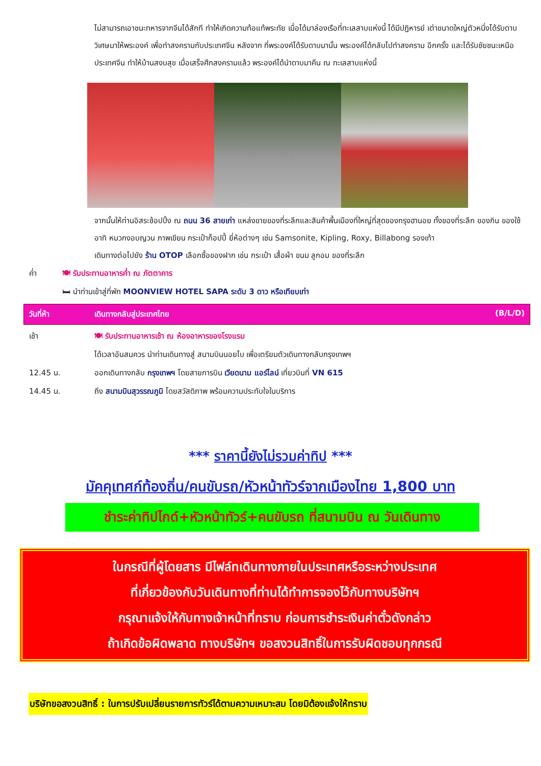ไม่สามารถเอาชนะทหารจากจีนได้สักที ทำให้เกิดความท้อแท้พระทัย เมื่อได้มาล่องเรือที่ทะเลสาบแห่งนี้ ได้มีปฏิหารย์ เต่าขนาดใหญ่ตัวหนึ่งได้รับดาบวิเศษมาให้พระองค์ เพื่อทำสงครามกับประเทศจีน หลังจาก ที่พระองค์ได้รับดาบมานั้น พระองค์ได้กลับไปทำสงคราม อีกครั้ง และได้รับชัยชนะเหนือประเทศจีน ทำให้บ้านสงบสุข เมื่อเสร็จศึกสงครามแล้ว พระองค์ได้นำดาบมาคืน ณ ทะเลสาบแห่งนี้
จากนั้นให้ท่านอิสระช้อปปิ้ง ณ ถนน 36 สายเก่า แหล่งขายของที่ระลึกและสินค้าพื้นเมืองที่ใหญ่ที่สุดของกรุงฮานอย ทั้งของที่ระลึก ของกิน ของใช้ อาทิ หมวกงอบญวน ภาพเขียน กระเป๋าก็อปปี้ ยี่ห้อต่างๆ เช่น Samsonite, Kipling, Roxy, Billabong รองเท้า
เดินทางต่อไปยัง ร้าน OTOP เลือกซื้อของฝาก เช่น กระเป๋า เสื้อผ้า ขนม ลูกอม ของที่ระลึก
ค่ำ 🍽 รับประทานอาหารค่ำ ณ ภัตตาคาร
🛏 นำท่านเข้าสู่ที่พัก MOONVIEW HOTEL SAPA ระดับ 3 ดาว หรือเทียบเท่า
วันที่ห้า เดินทางกลับสู่ประเทศไทย (B/L/D)
เช้า 🍽 รับประทานอาหารเช้า ณ ห้องอาหารของโรงแรม
ได้เวลาอันสมควร นำท่านเดินทางสู่ สนามบินนอยไบ เพื่อเตรียมตัวเดินทางกลับกรุงเทพฯ
12.45 น. ออกเดินทางกลับ กรุงเทพฯ โดยสายการบิน เวียดนาม แอร์ไลน์ เที่ยวบินที่ VN 615
14.45 น. ถึง สนามบินสุวรรณภูมิ โดยสวัสดิภาพ พร้อมความประทับใจในบริการ
*** ราคานี้ยังไม่รวมค่าทิป ***
มัคคุเทศก์ท้องถิ่น/คนขับรถ/หัวหน้าทัวร์จากเมืองไทย 1,800 บาท
ชำระค่าทิปไกด์+หัวหน้าทัวร์+คนขับรถ ที่สนามบิน ณ วันเดินทาง
ในกรณีที่ผู้โดยสาร มีไฟล์ทเดินทางภายในประเทศหรือระหว่างประเทศ
ที่เกี่ยวข้องกับวันเดินทางที่ท่านได้ทำการจองไว้กับทางบริษัทฯ
กรุณาแจ้งให้กับทางเจ้าหน้าที่ทราบ ก่อนการชำระเงินค่าตั๋วดังกล่าว
ถ้าเกิดข้อผิดพลาด ทางบริษัทฯ ขอสงวนสิทธิ์ในการรับผิดชอบทุกกรณี
บริษัทขอสงวนสิทธิ์ : ในการปรับเปลี่ยนรายการทัวร์ได้ตามความเหมาะสม โดยมิต้องแจ้งให้ทราบ